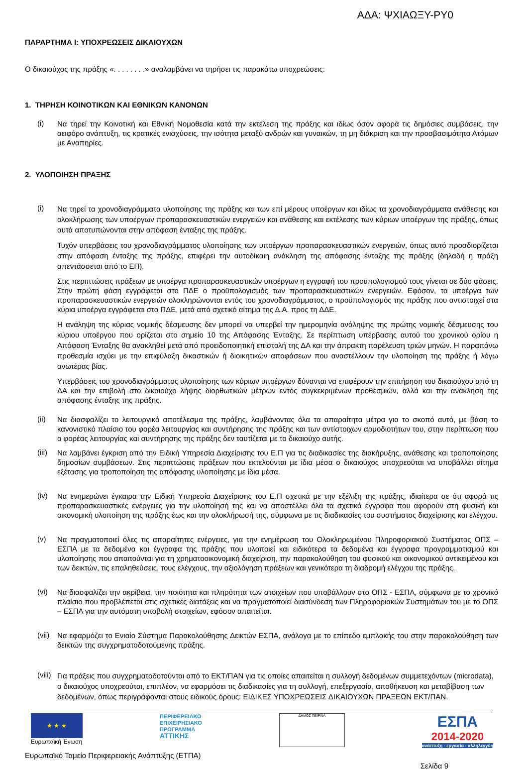ΑΔΑ: ΨΧΙΑΩΞΥ-ΡΥ0
ΠΑΡΑΡΤΗΜΑ Ι: ΥΠΟΧΡΕΩΣΕΙΣ ΔΙΚΑΙΟΥΧΩΝ
Ο δικαιούχος της πράξης «. . . . . . . .» αναλαμβάνει να τηρήσει τις παρακάτω υποχρεώσεις:
1. ΤΗΡΗΣΗ ΚΟΙΝΟΤΙΚΩΝ ΚΑΙ ΕΘΝΙΚΩΝ ΚΑΝΟΝΩΝ
(i)
Να τηρεί την Κοινοτική και Εθνική Νομοθεσία κατά την εκτέλεση της πράξης και ιδίως όσον αφορά τις δημόσιες συμβάσεις, την αειφόρο ανάπτυξη, τις κρατικές ενισχύσεις, την ισότητα μεταξύ ανδρών και γυναικών, τη μη διάκριση και την προσβασιμότητα Ατόμων με Αναπηρίες.
2. ΥΛΟΠΟΙΗΣΗ ΠΡΑΞΗΣ
(i)
Να τηρεί τα χρονοδιαγράμματα υλοποίησης της πράξης και των επί μέρους υποέργων και ιδίως τα χρονοδιαγράμματα ανάθεσης και ολοκλήρωσης των υποέργων προπαρασκευαστικών ενεργειών και ανάθεσης και εκτέλεσης των κύριων υποέργων της πράξης, όπως αυτά αποτυπώνονται στην απόφαση ένταξης της πράξης.
Τυχόν υπερβάσεις του χρονοδιαγράμματος υλοποίησης των υποέργων προπαρασκευαστικών ενεργειών, όπως αυτό προσδιορίζεται στην απόφαση ένταξης της πράξης, επιφέρει την αυτοδίκαιη ανάκληση της απόφασης ένταξης της πράξης (δηλαδή η πράξη απεντάσσεται από το ΕΠ).
Στις περιπτώσεις πράξεων με υποέργα προπαρασκευαστικών υποέργων η εγγραφή του προϋπολογισμού τους γίνεται σε δύο φάσεις. Στην πρώτη φάση εγγράφεται στο ΠΔΕ ο προϋπολογισμός των προπαρασκευαστικών ενεργειών. Εφόσον, τα υποέργα των προπαρασκευαστικών ενεργειών ολοκληρώνονται εντός του χρονοδιαγράμματος, ο προϋπολογισμός της πράξης που αντιστοιχεί στα κύρια υποέργα εγγράφεται στο ΠΔΕ, μετά από σχετικό αίτημα της Δ.Α. προς τη ΔΔΕ.
Η ανάληψη της κύριας νομικής δέσμευσης δεν μπορεί να υπερβεί την ημερομηνία ανάληψης της πρώτης νομικής δέσμευσης του κύριου υποέργου που ορίζεται στο σημείο 10 της Απόφασης Ένταξης. Σε περίπτωση υπέρβασης αυτού του χρονικού ορίου η Απόφαση Ένταξης θα ανακληθεί μετά από προειδοποιητική επιστολή της ΔΑ και την άπρακτη παρέλευση τριών μηνών. Η παραπάνω προθεσμία ισχύει με την επιφύλαξη δικαστικών ή διοικητικών αποφάσεων που αναστέλλουν την υλοποίηση της πράξης ή λόγω ανωτέρας βίας.
Υπερβάσεις του χρονοδιαγράμματος υλοποίησης των κύριων υποέργων δύνανται να επιφέρουν την επιτήρηση του δικαιούχου από τη ΔΑ και την επιβολή στο δικαιούχο λήψης διορθωτικών μέτρων εντός συγκεκριμένων προθεσμιών, αλλά και την ανάκληση της απόφασης ένταξης της πράξης.
(ii)
Να διασφαλίζει το λειτουργικό αποτέλεσμα της πράξης, λαμβάνοντας όλα τα απαραίτητα μέτρα για το σκοπό αυτό, με βάση το κανονιστικό πλαίσιο του φορέα λειτουργίας και συντήρησης της πράξης και των αντίστοιχων αρμοδιοτήτων του, στην περίπτωση που ο φορέας λειτουργίας και συντήρησης της πράξης δεν ταυτίζεται με το δικαιούχο αυτής.
(iii)
Να λαμβάνει έγκριση από την Ειδική Υπηρεσία Διαχείρισης του Ε.Π για τις διαδικασίες της διακήρυξης, ανάθεσης και τροποποίησης δημοσίων συμβάσεων. Στις περιπτώσεις πράξεων που εκτελούνται με ίδια μέσα ο δικαιούχος υποχρεούται να υποβάλλει αίτημα εξέτασης για τροποποίηση της απόφασης υλοποίησης με ίδια μέσα.
(iv)
Να ενημερώνει έγκαιρα την Ειδική Υπηρεσία Διαχείρισης του Ε.Π σχετικά με την εξέλιξη της πράξης, ιδιαίτερα σε ότι αφορά τις προπαρασκευαστικές ενέργειες για την υλοποίησή της και να αποστέλλει όλα τα σχετικά έγγραφα που αφορούν στη φυσική και οικονομική υλοποίηση της πράξης έως και την ολοκλήρωσή της, σύμφωνα με τις διαδικασίες του συστήματος διαχείρισης και ελέγχου.
(v)
Να πραγματοποιεί όλες τις απαραίτητες ενέργειες, για την ενημέρωση του Ολοκληρωμένου Πληροφοριακού Συστήματος ΟΠΣ – ΕΣΠΑ με τα δεδομένα και έγγραφα της πράξης που υλοποιεί και ειδικότερα τα δεδομένα και έγγραφα προγραμματισμού και υλοποίησης που απαιτούνται για τη χρηματοοικονομική διαχείριση, την παρακολούθηση του φυσικού και οικονομικού αντικειμένου και των δεικτών, τις επαληθεύσεις, τους ελέγχους, την αξιολόγηση πράξεων και γενικότερα τη διαδρομή ελέγχου της πράξης.
(vi)
Να διασφαλίζει την ακρίβεια, την ποιότητα και πληρότητα των στοιχείων που υποβάλλουν στο ΟΠΣ - ΕΣΠΑ, σύμφωνα με το χρονικό πλαίσιο που προβλέπεται στις σχετικές διατάξεις και να πραγματοποιεί διασύνδεση των Πληροφοριακών Συστημάτων του με το ΟΠΣ – ΕΣΠΑ για την αυτόματη υποβολή στοιχείων, εφόσον απαιτείται.
(vii)
Να εφαρμόζει το Ενιαίο Σύστημα Παρακολούθησης Δεικτών ΕΣΠΑ, ανάλογα με το επίπεδο εμπλοκής του στην παρακολούθηση των δεικτών της συγχρηματοδοτούμενης πράξης.
(viii)
Για πράξεις που συγχρηματοδοτούνται από το ΕΚΤ/ΠΑΝ για τις οποίες απαιτείται η συλλογή δεδομένων συμμετεχόντων (microdata), ο δικαιούχος υποχρεούται, επιπλέον, να εφαρμόσει τις διαδικασίες για τη συλλογή, επεξεργασία, αποθήκευση και μεταβίβαση των δεδομένων, όπως περιγράφονται στους ειδικούς όρους: ΕΙΔΙΚΕΣ ΥΠΟΧΡΕΩΣΕΙΣ ΔΙΚΑΙΟΥΧΩΝ ΠΡΑΞΕΩΝ ΕΚΤ/ΠΑΝ.
★ ★ ★
Ευρωπαϊκή Ένωση
ΠΕΡΙΦΕΡΕΙΑΚΟ
ΕΠΙΧΕΙΡΗΣΙΑΚΟ
ΠΡΟΓΡΑΜΜΑ
ΑΤΤΙΚΗΣ
ΔΗΜΟΣ ΠΕΙΡΑΙΑ
ΕΣΠΑ
2014-2020
ανάπτυξη - εργασία - αλληλεγγύη
Ευρωπαϊκό Ταμείο Περιφερειακής Ανάπτυξης (ΕΤΠΑ)
Σελίδα 9